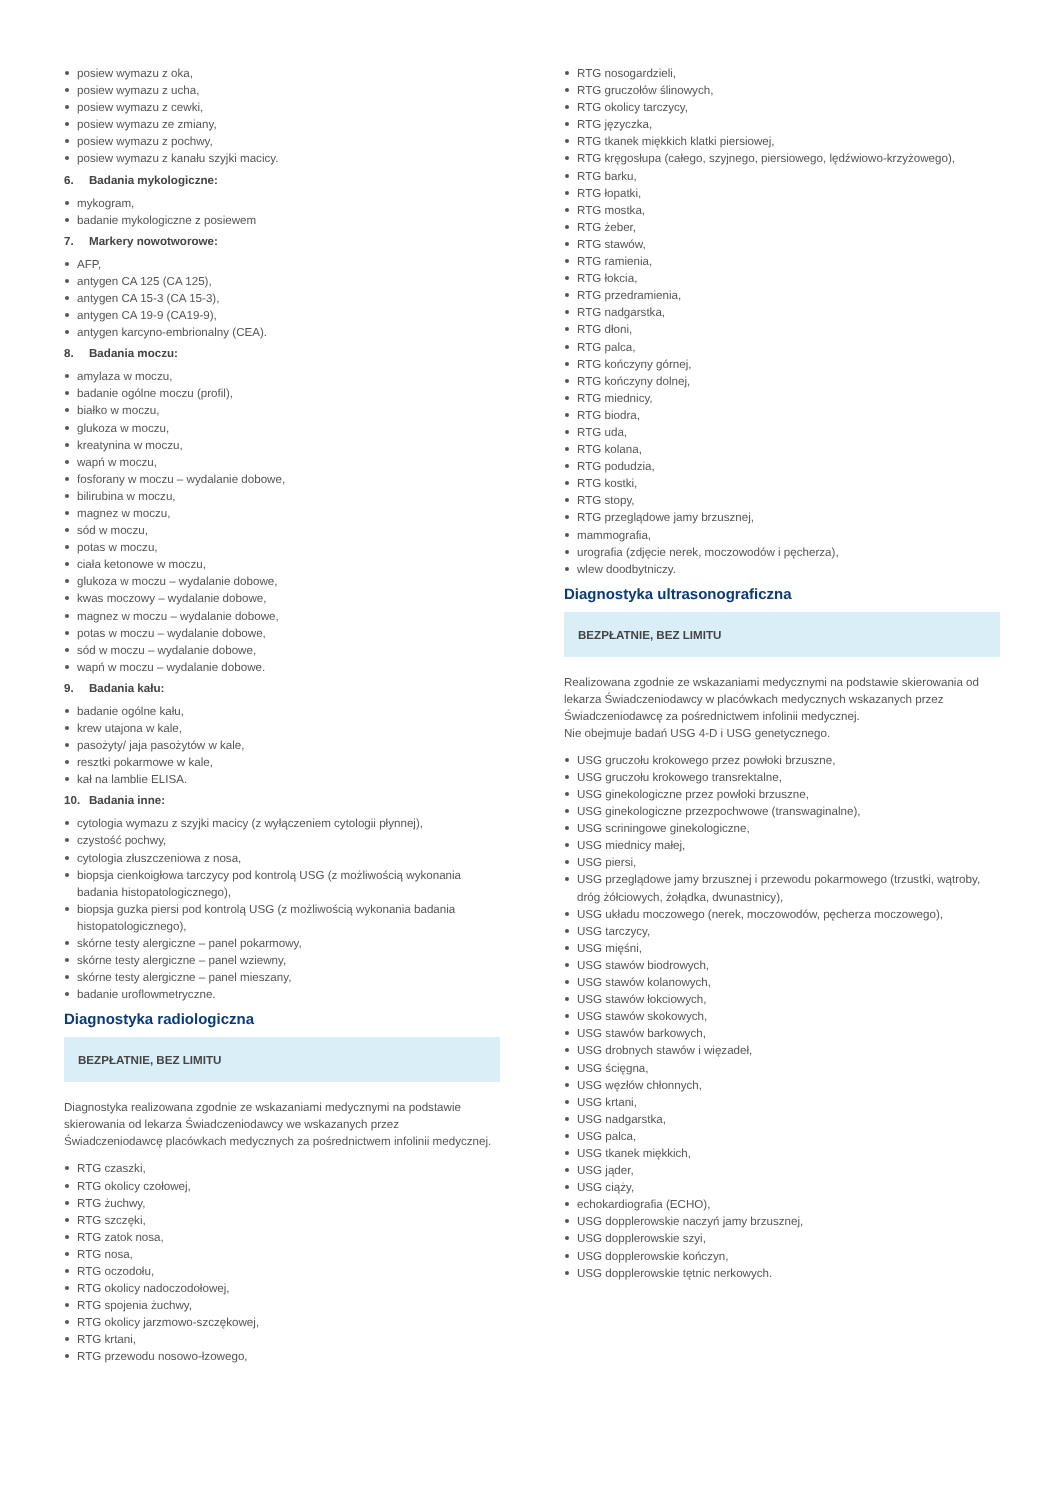posiew wymazu z oka,
posiew wymazu z ucha,
posiew wymazu z cewki,
posiew wymazu ze zmiany,
posiew wymazu z pochwy,
posiew wymazu z kanału szyjki macicy.
6. Badania mykologiczne:
mykogram,
badanie mykologiczne z posiewem
7. Markery nowotworowe:
AFP,
antygen CA 125 (CA 125),
antygen CA 15-3 (CA 15-3),
antygen CA 19-9 (CA19-9),
antygen karcyno-embrionalny (CEA).
8. Badania moczu:
amylaza w moczu,
badanie ogólne moczu (profil),
białko w moczu,
glukoza w moczu,
kreatynina w moczu,
wapń w moczu,
fosforany w moczu – wydalanie dobowe,
bilirubina w moczu,
magnez w moczu,
sód w moczu,
potas w moczu,
ciała ketonowe w moczu,
glukoza w moczu – wydalanie dobowe,
kwas moczowy – wydalanie dobowe,
magnez w moczu – wydalanie dobowe,
potas w moczu – wydalanie dobowe,
sód w moczu – wydalanie dobowe,
wapń w moczu – wydalanie dobowe.
9. Badania kału:
badanie ogólne kału,
krew utajona w kale,
pasożyty/ jaja pasożytów w kale,
resztki pokarmowe w kale,
kał na lamblie ELISA.
10. Badania inne:
cytologia wymazu z szyjki macicy (z wyłączeniem cytologii płynnej),
czystość pochwy,
cytologia złuszczeniowa z nosa,
biopsja cienkoigłowa tarczycy pod kontrolą USG (z możliwością wykonania badania histopatologicznego),
biopsja guzka piersi pod kontrolą USG (z możliwością wykonania badania histopatologicznego),
skórne testy alergiczne – panel pokarmowy,
skórne testy alergiczne – panel wziewny,
skórne testy alergiczne – panel mieszany,
badanie uroflowmetryczne.
Diagnostyka radiologiczna
BEZPŁATNIE, BEZ LIMITU
Diagnostyka realizowana zgodnie ze wskazaniami medycznymi na podstawie skierowania od lekarza Świadczeniodawcy we wskazanych przez Świadczeniodawcę placówkach medycznych za pośrednictwem infolinii medycznej.
RTG czaszki,
RTG okolicy czołowej,
RTG żuchwy,
RTG szczęki,
RTG zatok nosa,
RTG nosa,
RTG oczodołu,
RTG okolicy nadoczodołowej,
RTG spojenia żuchwy,
RTG okolicy jarzmowo-szczękowej,
RTG krtani,
RTG przewodu nosowo-łzowego,
RTG nosogardzieli,
RTG gruczołów ślinowych,
RTG okolicy tarczycy,
RTG języczka,
RTG tkanek miękkich klatki piersiowej,
RTG kręgosłupa (całego, szyjnego, piersiowego, lędźwiowo-krzyżowego),
RTG barku,
RTG łopatki,
RTG mostka,
RTG żeber,
RTG stawów,
RTG ramienia,
RTG łokcia,
RTG przedramienia,
RTG nadgarstka,
RTG dłoni,
RTG palca,
RTG kończyny górnej,
RTG kończyny dolnej,
RTG miednicy,
RTG biodra,
RTG uda,
RTG kolana,
RTG podudzia,
RTG kostki,
RTG stopy,
RTG przeglądowe jamy brzusznej,
mammografia,
urografia (zdjęcie nerek, moczowodów i pęcherza),
wlew doodbytniczy.
Diagnostyka ultrasonograficzna
BEZPŁATNIE, BEZ LIMITU
Realizowana zgodnie ze wskazaniami medycznymi na podstawie skierowania od lekarza Świadczeniodawcy w placówkach medycznych wskazanych przez Świadczeniodawcę za pośrednictwem infolinii medycznej.
Nie obejmuje badań USG 4-D i USG genetycznego.
USG gruczołu krokowego przez powłoki brzuszne,
USG gruczołu krokowego transrektalne,
USG ginekologiczne przez powłoki brzuszne,
USG ginekologiczne przezpochwowe (transwaginalne),
USG scriningowe ginekologiczne,
USG miednicy małej,
USG piersi,
USG przeglądowe jamy brzusznej i przewodu pokarmowego (trzustki, wątroby, dróg żółciowych, żołądka, dwunastnicy),
USG układu moczowego (nerek, moczowodów, pęcherza moczowego),
USG tarczycy,
USG mięśni,
USG stawów biodrowych,
USG stawów kolanowych,
USG stawów łokciowych,
USG stawów skokowych,
USG stawów barkowych,
USG drobnych stawów i więzadeł,
USG ścięgna,
USG węzłów chłonnych,
USG krtani,
USG nadgarstka,
USG palca,
USG tkanek miękkich,
USG jąder,
USG ciąży,
echokardiografia (ECHO),
USG dopplerowskie naczyń jamy brzusznej,
USG dopplerowskie szyi,
USG dopplerowskie kończyn,
USG dopplerowskie tętnic nerkowych.